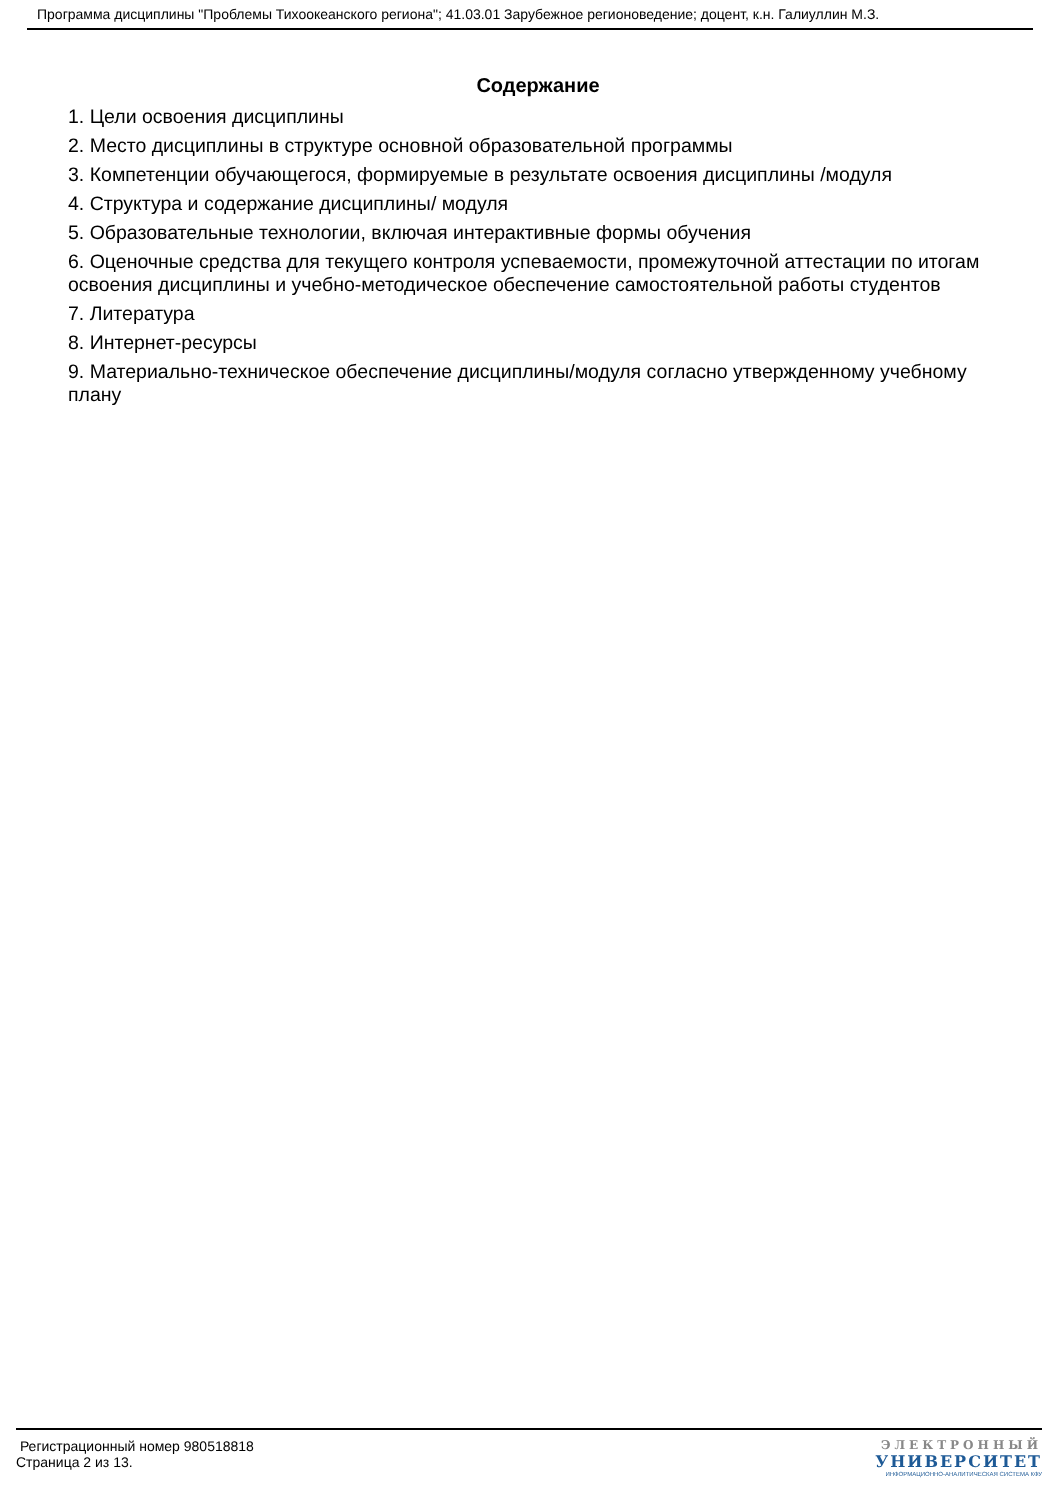Программа дисциплины "Проблемы Тихоокеанского региона"; 41.03.01 Зарубежное регионоведение; доцент, к.н. Галиуллин М.З.
Содержание
1. Цели освоения дисциплины
2. Место дисциплины в структуре основной образовательной программы
3. Компетенции обучающегося, формируемые в результате освоения дисциплины /модуля
4. Структура и содержание дисциплины/ модуля
5. Образовательные технологии, включая интерактивные формы обучения
6. Оценочные средства для текущего контроля успеваемости, промежуточной аттестации по итогам освоения дисциплины и учебно-методическое обеспечение самостоятельной работы студентов
7. Литература
8. Интернет-ресурсы
9. Материально-техническое обеспечение дисциплины/модуля согласно утвержденному учебному плану
Регистрационный номер 980518818
Страница 2 из 13.
ЭЛЕКТРОННЫЙ
УНИВЕРСИТЕТ
ИНФОРМАЦИОННО-АНАЛИТИЧЕСКАЯ СИСТЕМА КФУ